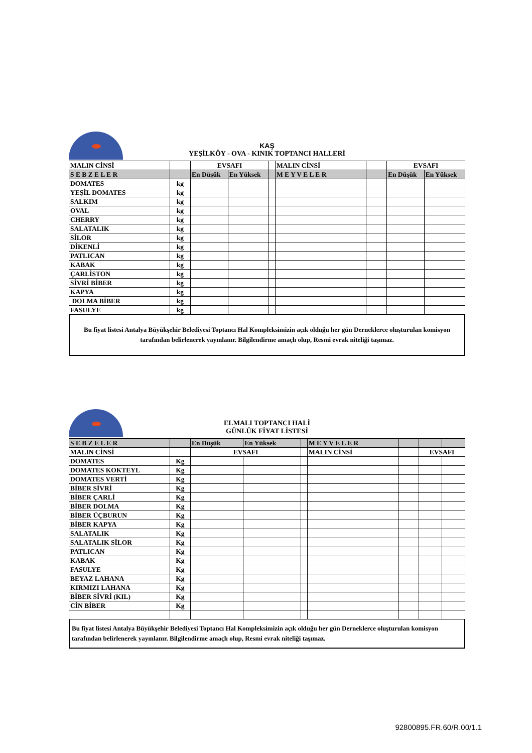KAŞ
YEŞİLKÖY - OVA - KINIK TOPTANCI HALLERİ
| MALIN CİNSİ | | EVSAFI | | | MALIN CİNSİ | | EVSAFI | |
| S E B Z E L E R | | En Düşük | En Yüksek | | M E Y V E L E R | | En Düşük | En Yüksek |
| DOMATES | kg | | | | | | | |
| YEŞİL DOMATES | kg | | | | | | | |
| SALKIM | kg | | | | | | | |
| OVAL | kg | | | | | | | |
| CHERRY | kg | | | | | | | |
| SALATALIK | kg | | | | | | | |
| SİLOR | kg | | | | | | | |
| DİKENLİ | kg | | | | | | | |
| PATLICAN | kg | | | | | | | |
| KABAK | kg | | | | | | | |
| ÇARLİSTON | kg | | | | | | | |
| SİVRİ BİBER | kg | | | | | | | |
| KAPYA | kg | | | | | | | |
| DOLMA BİBER | kg | | | | | | | |
| FASULYE | kg | | | | | | | |
Bu fiyat listesi Antalya Büyükşehir Belediyesi Toptancı Hal Kompleksimizin açık olduğu her gün Derneklerce oluşturulan komisyon tarafından belirlenerek yayınlanır. Bilgilendirme amaçlı olup, Resmi evrak niteliği taşımaz.
ELMALI TOPTANCI HALİ
GÜNLÜK FİYAT LİSTESİ
| S E B Z E L E R | | En Düşük | En Yüksek | | M E Y V E L E R | | | |
| MALIN CİNSİ | | EVSAFI | | | MALIN CİNSİ | | EVSAFI | |
| DOMATES | Kg | | | | | | | |
| DOMATES KOKTEYL | Kg | | | | | | | |
| DOMATES VERTİ | Kg | | | | | | | |
| BİBER SİVRİ | Kg | | | | | | | |
| BİBER ÇARLİ | Kg | | | | | | | |
| BİBER DOLMA | Kg | | | | | | | |
| BİBER ÜÇBURUN | Kg | | | | | | | |
| BİBER KAPYA | Kg | | | | | | | |
| SALATALIK | Kg | | | | | | | |
| SALATALIK SİLOR | Kg | | | | | | | |
| PATLICAN | Kg | | | | | | | |
| KABAK | Kg | | | | | | | |
| FASULYE | Kg | | | | | | | |
| BEYAZ LAHANA | Kg | | | | | | | |
| KIRMIZI LAHANA | Kg | | | | | | | |
| BİBER SİVRİ (KIL) | Kg | | | | | | | |
| CİN BİBER | Kg | | | | | | | |
Bu fiyat listesi Antalya Büyükşehir Belediyesi Toptancı Hal Kompleksimizin açık olduğu her gün Derneklerce oluşturulan komisyon tarafından belirlenerek yayınlanır. Bilgilendirme amaçlı olup, Resmi evrak niteliği taşımaz.
92800895.FR.60/R.00/1.1